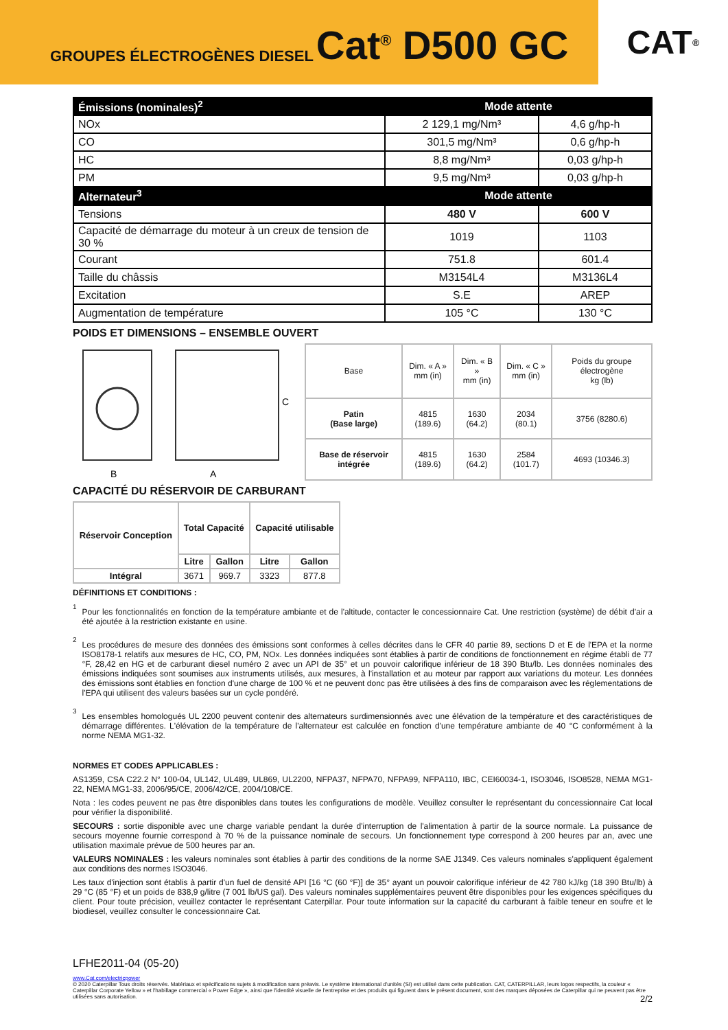GROUPES ÉLECTROGÈNES DIESEL Cat<sup>®</sup> D500 GC
CAT<sup>®</sup>
| Émissions (nominales)<sup>2</sup> | Mode attente | |
| NOx | 2 129,1 mg/Nm³ | 4,6 g/hp-h |
| CO | 301,5 mg/Nm³ | 0,6 g/hp-h |
| HC | 8,8 mg/Nm³ | 0,03 g/hp-h |
| PM | 9,5 mg/Nm³ | 0,03 g/hp-h |
| Alternateur<sup>3</sup> | Mode attente | |
| Tensions | 480 V | 600 V |
| Capacité de démarrage du moteur à un creux de tension de 30 % | 1019 | 1103 |
| Courant | 751.8 | 601.4 |
| Taille du châssis | M3154L4 | M3136L4 |
| Excitation | S.E | AREP |
| Augmentation de température | 105 °C | 130 °C |
POIDS ET DIMENSIONS – ENSEMBLE OUVERT
B
A
C
| Base | Dim. « A » mm (in) | Dim. « B » mm (in) | Dim. « C » mm (in) | Poids du groupe électrogène kg (lb) |
| Patin (Base large) | 4815 (189.6) | 1630 (64.2) | 2034 (80.1) | 3756 (8280.6) |
| Base de réservoir intégrée | 4815 (189.6) | 1630 (64.2) | 2584 (101.7) | 4693 (10346.3) |
CAPACITÉ DU RÉSERVOIR DE CARBURANT
| Réservoir Conception | Total Capacité | | Capacité utilisable | |
| | Litre | Gallon | Litre | Gallon |
| Intégral | 3671 | 969.7 | 3323 | 877.8 |
DÉFINITIONS ET CONDITIONS :
<sup>1</sup>
Pour les fonctionnalités en fonction de la température ambiante et de l'altitude, contacter le concessionnaire Cat. Une restriction (système) de débit d'air a été ajoutée à la restriction existante en usine.
<sup>2</sup>
Les procédures de mesure des données des émissions sont conformes à celles décrites dans le CFR 40 partie 89, sections D et E de l'EPA et la norme ISO8178-1 relatifs aux mesures de HC, CO, PM, NOx. Les données indiquées sont établies à partir de conditions de fonctionnement en régime établi de 77 °F, 28,42 en HG et de carburant diesel numéro 2 avec un API de 35° et un pouvoir calorifique inférieur de 18 390 Btu/lb. Les données nominales des émissions indiquées sont soumises aux instruments utilisés, aux mesures, à l'installation et au moteur par rapport aux variations du moteur. Les données des émissions sont établies en fonction d'une charge de 100 % et ne peuvent donc pas être utilisées à des fins de comparaison avec les réglementations de l'EPA qui utilisent des valeurs basées sur un cycle pondéré.
<sup>3</sup>
Les ensembles homologués UL 2200 peuvent contenir des alternateurs surdimensionnés avec une élévation de la température et des caractéristiques de démarrage différentes. L'élévation de la température de l'alternateur est calculée en fonction d'une température ambiante de 40 °C conformément à la norme NEMA MG1-32.
NORMES ET CODES APPLICABLES :
AS1359, CSA C22.2 N° 100-04, UL142, UL489, UL869, UL2200, NFPA37, NFPA70, NFPA99, NFPA110, IBC, CEI60034-1, ISO3046, ISO8528, NEMA MG1-22, NEMA MG1-33, 2006/95/CE, 2006/42/CE, 2004/108/CE.
Nota : les codes peuvent ne pas être disponibles dans toutes les configurations de modèle. Veuillez consulter le représentant du concessionnaire Cat local pour vérifier la disponibilité.
SECOURS : sortie disponible avec une charge variable pendant la durée d'interruption de l'alimentation à partir de la source normale. La puissance de secours moyenne fournie correspond à 70 % de la puissance nominale de secours. Un fonctionnement type correspond à 200 heures par an, avec une utilisation maximale prévue de 500 heures par an.
VALEURS NOMINALES : les valeurs nominales sont établies à partir des conditions de la norme SAE J1349. Ces valeurs nominales s'appliquent également aux conditions des normes ISO3046.
Les taux d'injection sont établis à partir d'un fuel de densité API [16 °C (60 °F)] de 35° ayant un pouvoir calorifique inférieur de 42 780 kJ/kg (18 390 Btu/lb) à 29 °C (85 °F) et un poids de 838,9 g/litre (7 001 lb/US gal). Des valeurs nominales supplémentaires peuvent être disponibles pour les exigences spécifiques du client. Pour toute précision, veuillez contacter le représentant Caterpillar. Pour toute information sur la capacité du carburant à faible teneur en soufre et le biodiesel, veuillez consulter le concessionnaire Cat.
LFHE2011-04 (05-20)
www.Cat.com/electricpower
© 2020 Caterpillar Tous droits réservés. Matériaux et spécifications sujets à modification sans préavis. Le système international d'unités (SI) est utilisé dans cette publication. CAT, CATERPILLAR, leurs logos respectifs, la couleur « Caterpillar Corporate Yellow » et l'habillage commercial « Power Edge », ainsi que l'identité visuelle de l'entreprise et des produits qui figurent dans le présent document, sont des marques déposées de Caterpillar qui ne peuvent pas être utilisées sans autorisation. 2/2